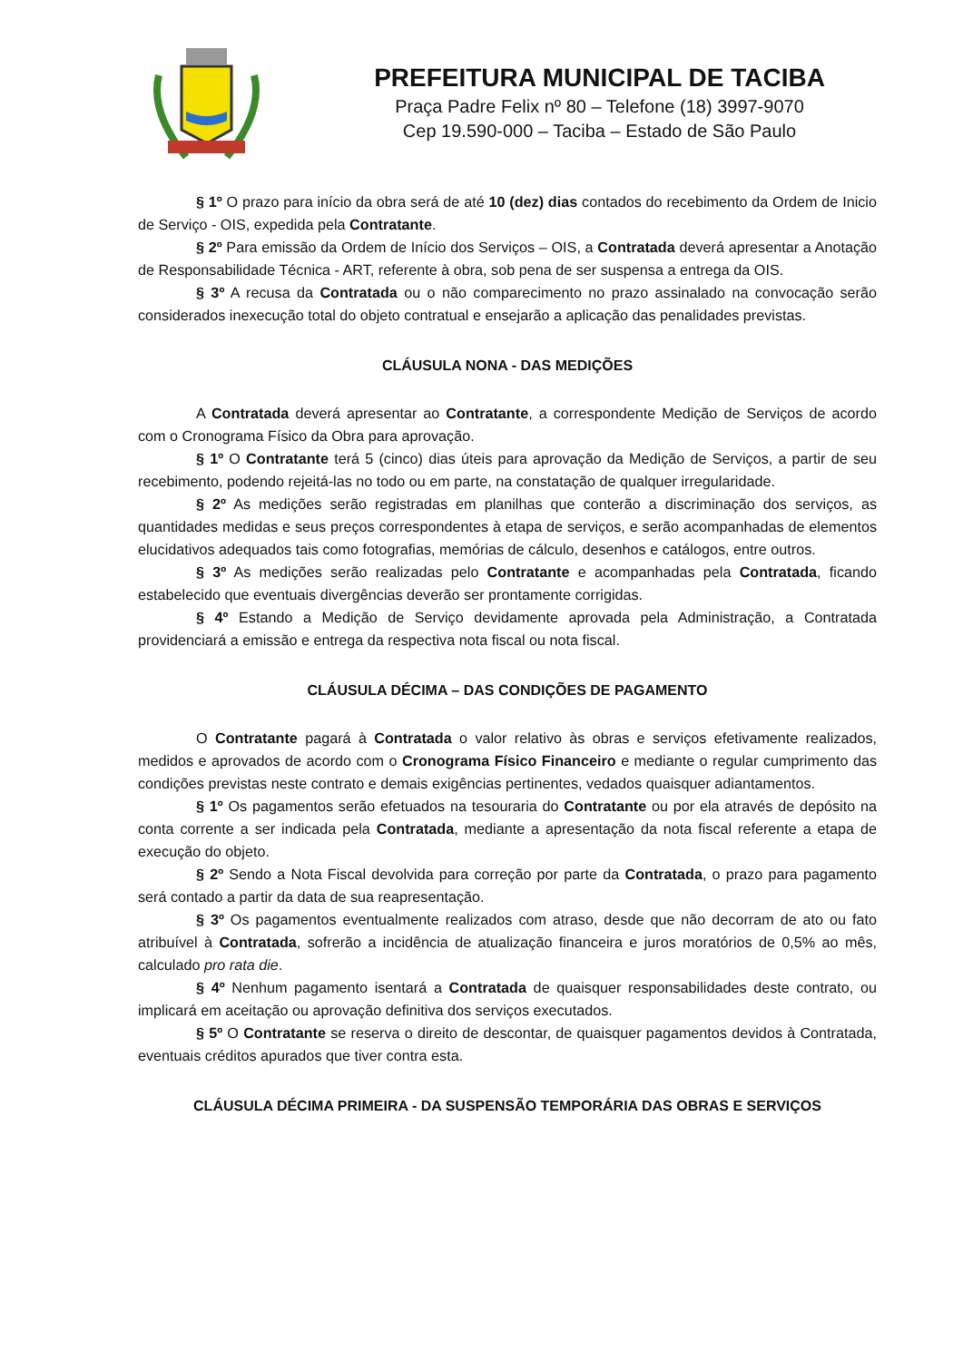PREFEITURA MUNICIPAL DE TACIBA
Praça Padre Felix nº 80 – Telefone (18) 3997-9070
Cep 19.590-000 – Taciba – Estado de São Paulo
§ 1º O prazo para início da obra será de até 10 (dez) dias contados do recebimento da Ordem de Inicio de Serviço - OIS, expedida pela Contratante.
§ 2º Para emissão da Ordem de Início dos Serviços – OIS, a Contratada deverá apresentar a Anotação de Responsabilidade Técnica - ART, referente à obra, sob pena de ser suspensa a entrega da OIS.
§ 3º A recusa da Contratada ou o não comparecimento no prazo assinalado na convocação serão considerados inexecução total do objeto contratual e ensejarão a aplicação das penalidades previstas.
CLÁUSULA NONA - DAS MEDIÇÕES
A Contratada deverá apresentar ao Contratante, a correspondente Medição de Serviços de acordo com o Cronograma Físico da Obra para aprovação.
§ 1º O Contratante terá 5 (cinco) dias úteis para aprovação da Medição de Serviços, a partir de seu recebimento, podendo rejeitá-las no todo ou em parte, na constatação de qualquer irregularidade.
§ 2º As medições serão registradas em planilhas que conterão a discriminação dos serviços, as quantidades medidas e seus preços correspondentes à etapa de serviços, e serão acompanhadas de elementos elucidativos adequados tais como fotografias, memórias de cálculo, desenhos e catálogos, entre outros.
§ 3º As medições serão realizadas pelo Contratante e acompanhadas pela Contratada, ficando estabelecido que eventuais divergências deverão ser prontamente corrigidas.
§ 4º Estando a Medição de Serviço devidamente aprovada pela Administração, a Contratada providenciará a emissão e entrega da respectiva nota fiscal ou nota fiscal.
CLÁUSULA DÉCIMA – DAS CONDIÇÕES DE PAGAMENTO
O Contratante pagará à Contratada o valor relativo às obras e serviços efetivamente realizados, medidos e aprovados de acordo com o Cronograma Físico Financeiro e mediante o regular cumprimento das condições previstas neste contrato e demais exigências pertinentes, vedados quaisquer adiantamentos.
§ 1º Os pagamentos serão efetuados na tesouraria do Contratante ou por ela através de depósito na conta corrente a ser indicada pela Contratada, mediante a apresentação da nota fiscal referente a etapa de execução do objeto.
§ 2º Sendo a Nota Fiscal devolvida para correção por parte da Contratada, o prazo para pagamento será contado a partir da data de sua reapresentação.
§ 3º Os pagamentos eventualmente realizados com atraso, desde que não decorram de ato ou fato atribuível à Contratada, sofrerão a incidência de atualização financeira e juros moratórios de 0,5% ao mês, calculado pro rata die.
§ 4º Nenhum pagamento isentará a Contratada de quaisquer responsabilidades deste contrato, ou implicará em aceitação ou aprovação definitiva dos serviços executados.
§ 5º O Contratante se reserva o direito de descontar, de quaisquer pagamentos devidos à Contratada, eventuais créditos apurados que tiver contra esta.
CLÁUSULA DÉCIMA PRIMEIRA - DA SUSPENSÃO TEMPORÁRIA DAS OBRAS E SERVIÇOS